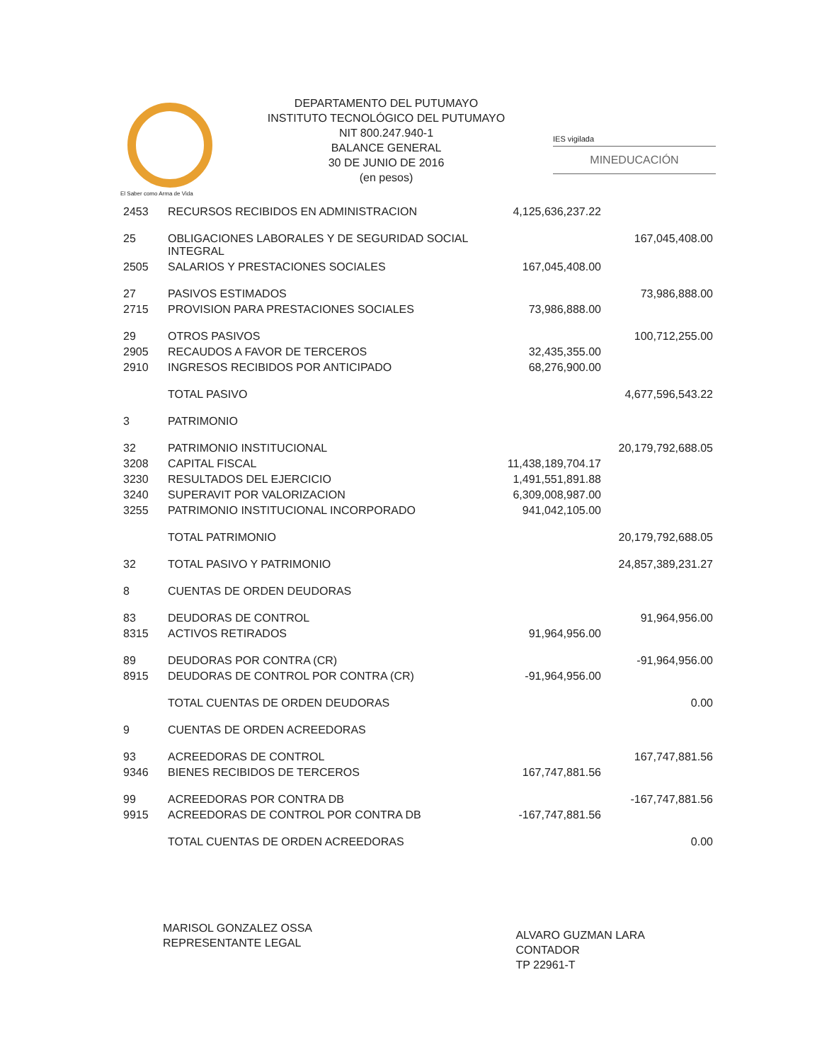El Saber como Arma de Vida
DEPARTAMENTO DEL PUTUMAYO
INSTITUTO TECNOLÓGICO DEL PUTUMAYO
NIT 800.247.940-1
BALANCE GENERAL
30 DE JUNIO DE 2016
(en pesos)
IES vigilada
MINEDUCACIÓN
| 2453 | RECURSOS RECIBIDOS EN ADMINISTRACION | 4,125,636,237.22 | |
| 25 | OBLIGACIONES LABORALES Y DE SEGURIDAD SOCIAL INTEGRAL | | 167,045,408.00 |
| 2505 | SALARIOS Y PRESTACIONES SOCIALES | 167,045,408.00 | |
| 27 | PASIVOS ESTIMADOS | | 73,986,888.00 |
| 2715 | PROVISION PARA PRESTACIONES SOCIALES | 73,986,888.00 | |
| 29 | OTROS PASIVOS | | 100,712,255.00 |
| 2905 | RECAUDOS A FAVOR DE TERCEROS | 32,435,355.00 | |
| 2910 | INGRESOS RECIBIDOS POR ANTICIPADO | 68,276,900.00 | |
| | TOTAL PASIVO | | 4,677,596,543.22 |
| 3 | PATRIMONIO | | |
| 32 | PATRIMONIO INSTITUCIONAL | | 20,179,792,688.05 |
| 3208 | CAPITAL FISCAL | 11,438,189,704.17 | |
| 3230 | RESULTADOS DEL EJERCICIO | 1,491,551,891.88 | |
| 3240 | SUPERAVIT POR VALORIZACION | 6,309,008,987.00 | |
| 3255 | PATRIMONIO INSTITUCIONAL INCORPORADO | 941,042,105.00 | |
| | TOTAL PATRIMONIO | | 20,179,792,688.05 |
| 32 | TOTAL PASIVO Y PATRIMONIO | | 24,857,389,231.27 |
| 8 | CUENTAS DE ORDEN DEUDORAS | | |
| 83 | DEUDORAS DE CONTROL | | 91,964,956.00 |
| 8315 | ACTIVOS RETIRADOS | 91,964,956.00 | |
| 89 | DEUDORAS POR CONTRA (CR) | | -91,964,956.00 |
| 8915 | DEUDORAS DE CONTROL POR CONTRA (CR) | -91,964,956.00 | |
| | TOTAL CUENTAS DE ORDEN DEUDORAS | | 0.00 |
| 9 | CUENTAS DE ORDEN ACREEDORAS | | |
| 93 | ACREEDORAS DE CONTROL | | 167,747,881.56 |
| 9346 | BIENES RECIBIDOS DE TERCEROS | 167,747,881.56 | |
| 99 | ACREEDORAS POR CONTRA DB | | -167,747,881.56 |
| 9915 | ACREEDORAS DE CONTROL POR CONTRA DB | -167,747,881.56 | |
| | TOTAL CUENTAS DE ORDEN ACREEDORAS | | 0.00 |
MARISOL GONZALEZ OSSA
REPRESENTANTE LEGAL
ALVARO GUZMAN LARA
CONTADOR
TP 22961-T